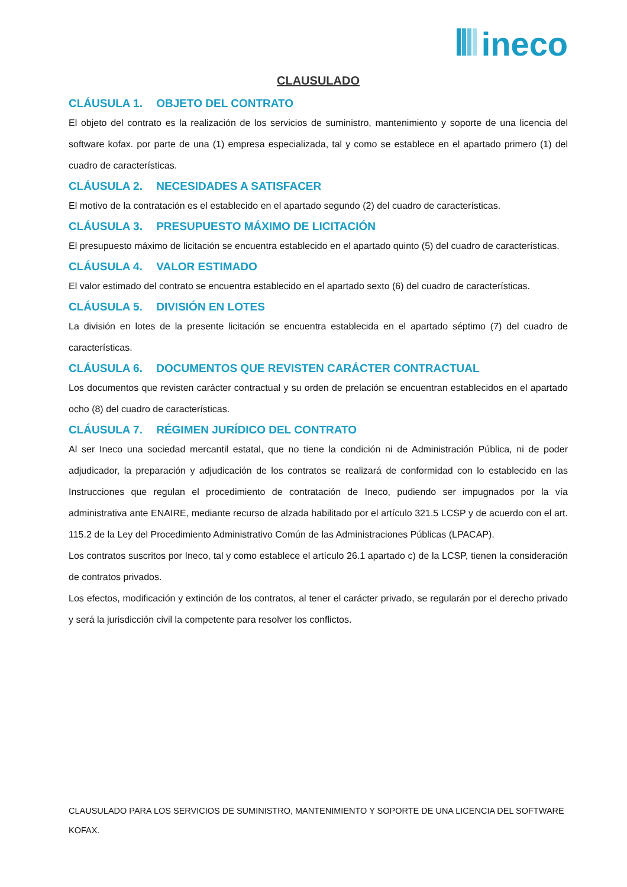ineco
CLAUSULADO
CLÁUSULA 1. OBJETO DEL CONTRATO
El objeto del contrato es la realización de los servicios de suministro, mantenimiento y soporte de una licencia del software kofax. por parte de una (1) empresa especializada, tal y como se establece en el apartado primero (1) del cuadro de características.
CLÁUSULA 2. NECESIDADES A SATISFACER
El motivo de la contratación es el establecido en el apartado segundo (2) del cuadro de características.
CLÁUSULA 3. PRESUPUESTO MÁXIMO DE LICITACIÓN
El presupuesto máximo de licitación se encuentra establecido en el apartado quinto (5) del cuadro de características.
CLÁUSULA 4. VALOR ESTIMADO
El valor estimado del contrato se encuentra establecido en el apartado sexto (6) del cuadro de características.
CLÁUSULA 5. DIVISIÓN EN LOTES
La división en lotes de la presente licitación se encuentra establecida en el apartado séptimo (7) del cuadro de características.
CLÁUSULA 6. DOCUMENTOS QUE REVISTEN CARÁCTER CONTRACTUAL
Los documentos que revisten carácter contractual y su orden de prelación se encuentran establecidos en el apartado ocho (8) del cuadro de características.
CLÁUSULA 7. RÉGIMEN JURÍDICO DEL CONTRATO
Al ser Ineco una sociedad mercantil estatal, que no tiene la condición ni de Administración Pública, ni de poder adjudicador, la preparación y adjudicación de los contratos se realizará de conformidad con lo establecido en las Instrucciones que regulan el procedimiento de contratación de Ineco, pudiendo ser impugnados por la vía administrativa ante ENAIRE, mediante recurso de alzada habilitado por el artículo 321.5 LCSP y de acuerdo con el art. 115.2 de la Ley del Procedimiento Administrativo Común de las Administraciones Públicas (LPACAP).
Los contratos suscritos por Ineco, tal y como establece el artículo 26.1 apartado c) de la LCSP, tienen la consideración de contratos privados.
Los efectos, modificación y extinción de los contratos, al tener el carácter privado, se regularán por el derecho privado y será la jurisdicción civil la competente para resolver los conflictos.
CLAUSULADO PARA LOS SERVICIOS DE SUMINISTRO, MANTENIMIENTO Y SOPORTE DE UNA LICENCIA DEL SOFTWARE KOFAX.